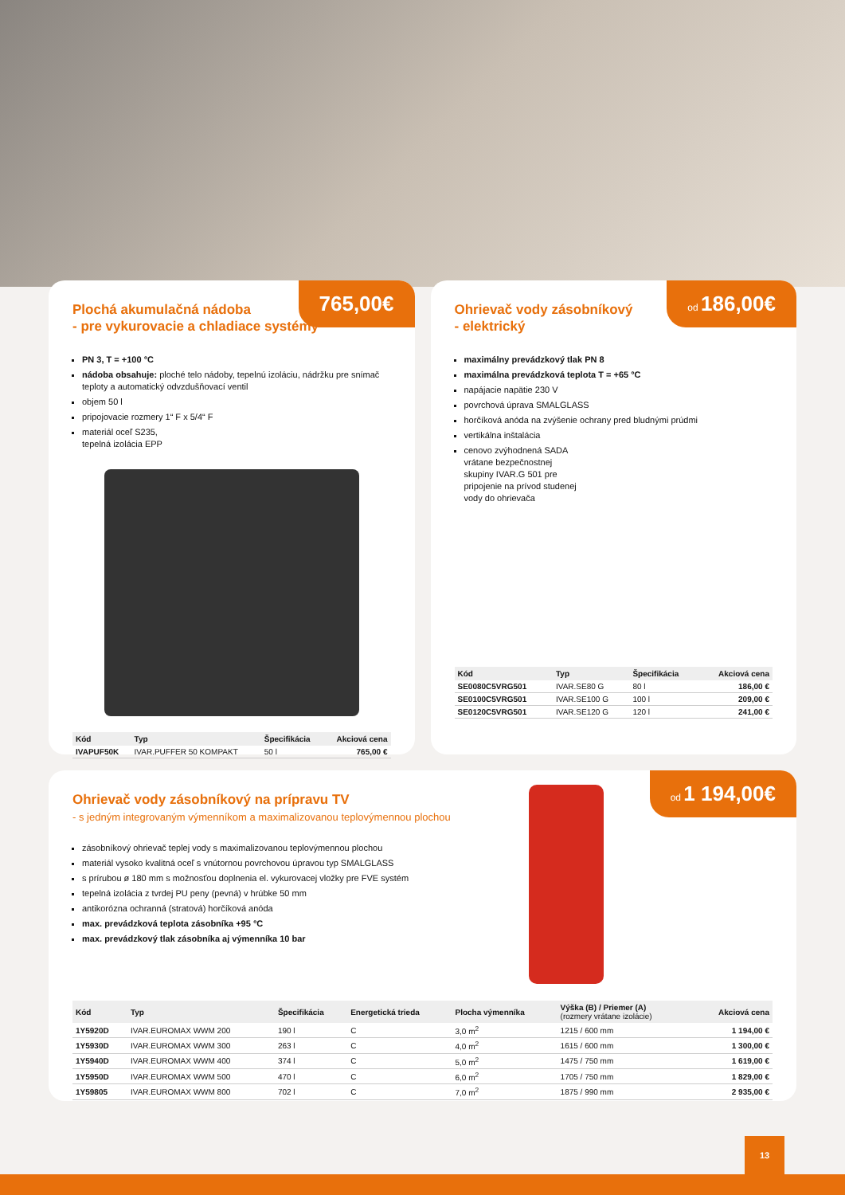Plochá akumulačná nádoba
- pre vykurovacie a chladiace systémy
765,00€
PN 3, T = +100 °C
nádoba obsahuje: ploché telo nádoby, tepelnú izoláciu, nádržku pre snímač teploty a automatický odvzdušňovací ventil
objem 50 l
pripojovacie rozmery 1“ F x 5/4“ F
materiál oceľ S235,
tepelná izolácia EPP
| Kód | Typ | Špecifikácia | Akciová cena |
| --- | --- | --- | --- |
| IVAPUF50K | IVAR.PUFFER 50 KOMPAKT | 50 l | 765,00 € |
Ohrievač vody zásobníkový
- elektrický
od 186,00€
maximálny prevádzkový tlak PN 8
maximálna prevádzková teplota T = +65 °C
napájacie napätie 230 V
povrchová úprava SMALGLASS
horčíková anóda na zvýšenie ochrany pred bludnými prúdmi
vertikálna inštalácia
cenovo zvýhodnená SADA vrátane bezpečnostnej skupiny IVAR.G 501 pre pripojenie na prívod studenej vody do ohrievača
| Kód | Typ | Špecifikácia | Akciová cena |
| --- | --- | --- | --- |
| SE0080C5VRG501 | IVAR.SE80 G | 80 l | 186,00 € |
| SE0100C5VRG501 | IVAR.SE100 G | 100 l | 209,00 € |
| SE0120C5VRG501 | IVAR.SE120 G | 120 l | 241,00 € |
Ohrievač vody zásobníkový na prípravu TV
- s jedným integrovaným výmenníkom a maximalizovanou teplovýmennou plochou
od 1 194,00€
zásobníkový ohrievač teplej vody s maximalizovanou teplovýmennou plochou
materiál vysoko kvalitná oceľ s vnútornou povrchovou úpravou typ SMALGLASS
s prírubou ø 180 mm s možnosťou doplnenia el. vykurovacej vložky pre FVE systém
tepelná izolácia z tvrdej PU peny (pevná) v hrúbke 50 mm
antikorózna ochranná (stratová) horčíková anóda
max. prevádzková teplota zásobníka +95 °C
max. prevádzkový tlak zásobníka aj výmenníka 10 bar
| Kód | Typ | Špecifikácia | Energetická trieda | Plocha výmenníka | Výška (B) / Priemer (A) (rozmery vrátane izolácie) | Akciová cena |
| --- | --- | --- | --- | --- | --- | --- |
| 1Y5920D | IVAR.EUROMAX WWM 200 | 190 l | C | 3,0 m<sup>2</sup> | 1215 / 600 mm | 1 194,00 € |
| 1Y5930D | IVAR.EUROMAX WWM 300 | 263 l | C | 4,0 m<sup>2</sup> | 1615 / 600 mm | 1 300,00 € |
| 1Y5940D | IVAR.EUROMAX WWM 400 | 374 l | C | 5,0 m<sup>2</sup> | 1475 / 750 mm | 1 619,00 € |
| 1Y5950D | IVAR.EUROMAX WWM 500 | 470 l | C | 6,0 m<sup>2</sup> | 1705 / 750 mm | 1 829,00 € |
| 1Y59805 | IVAR.EUROMAX WWM 800 | 702 l | C | 7,0 m<sup>2</sup> | 1875 / 990 mm | 2 935,00 € |
13